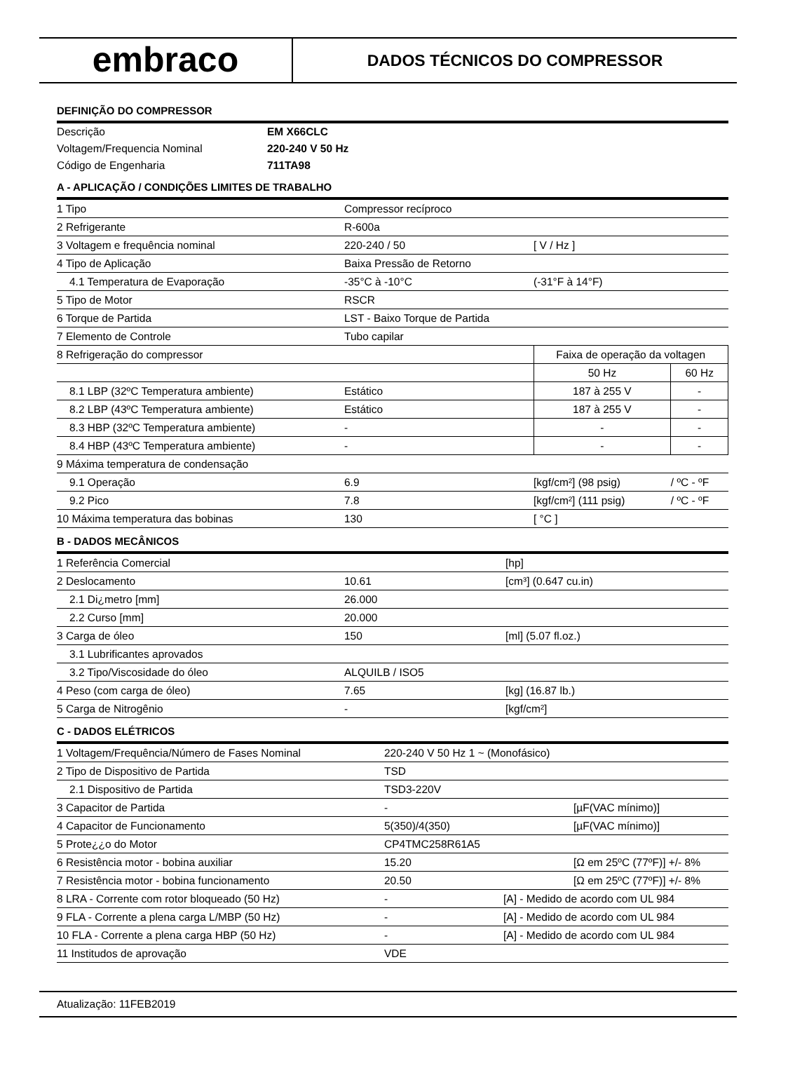embraco
DADOS TÉCNICOS DO COMPRESSOR
DEFINIÇÃO DO COMPRESSOR
| Descrição | EM X66CLC |
| Voltagem/Frequencia Nominal | 220-240 V 50 Hz |
| Código de Engenharia | 711TA98 |
A - APLICAÇÃO / CONDIÇÕES LIMITES DE TRABALHO
| 1 Tipo | Compressor recíproco | | |
| 2 Refrigerante | R-600a | | |
| 3 Voltagem e frequência nominal | 220-240 / 50 | [ V / Hz ] | |
| 4 Tipo de Aplicação | Baixa Pressão de Retorno | | |
| 4.1 Temperatura de Evaporação | -35°C à -10°C | (-31°F à 14°F) | |
| 5 Tipo de Motor | RSCR | | |
| 6 Torque de Partida | LST - Baixo Torque de Partida | | |
| 7 Elemento de Controle | Tubo capilar | | |
| 8 Refrigeração do compressor | | Faixa de operação da voltagen | |
| | | 50 Hz | 60 Hz |
| 8.1 LBP (32ºC Temperatura ambiente) | Estático | 187 à 255 V | - |
| 8.2 LBP (43ºC Temperatura ambiente) | Estático | 187 à 255 V | - |
| 8.3 HBP (32ºC Temperatura ambiente) | - | - | - |
| 8.4 HBP (43ºC Temperatura ambiente) | - | - | - |
| 9 Máxima temperatura de condensação | | | |
| 9.1 Operação | 6.9 | [kgf/cm²] (98 psig) | / ºC - ºF |
| 9.2 Pico | 7.8 | [kgf/cm²] (111 psig) | / ºC - ºF |
| 10 Máxima temperatura das bobinas | 130 | [ °C ] | |
B - DADOS MECÂNICOS
| 1 Referência Comercial | | [hp] |
| 2 Deslocamento | 10.61 | [cm³] (0.647 cu.in) |
| 2.1 Di¿metro [mm] | 26.000 | |
| 2.2 Curso [mm] | 20.000 | |
| 3 Carga de óleo | 150 | [ml] (5.07 fl.oz.) |
| 3.1 Lubrificantes aprovados | | |
| 3.2 Tipo/Viscosidade do óleo | ALQUILB / ISO5 | |
| 4 Peso (com carga de óleo) | 7.65 | [kg] (16.87 lb.) |
| 5 Carga de Nitrogênio | - | [kgf/cm²] |
C - DADOS ELÉTRICOS
| 1 Voltagem/Frequência/Número de Fases Nominal | 220-240 V 50 Hz 1 ~ (Monofásico) | |
| 2 Tipo de Dispositivo de Partida | TSD | |
| 2.1 Dispositivo de Partida | TSD3-220V | |
| 3 Capacitor de Partida | - | [µF(VAC mínimo)] |
| 4 Capacitor de Funcionamento | 5(350)/4(350) | [µF(VAC mínimo)] |
| 5 Prote¿¿o do Motor | CP4TMC258R61A5 | |
| 6 Resistência motor - bobina auxiliar | 15.20 | [Ω em 25ºC (77ºF)] +/- 8% |
| 7 Resistência motor - bobina funcionamento | 20.50 | [Ω em 25ºC (77ºF)] +/- 8% |
| 8 LRA - Corrente com rotor bloqueado (50 Hz) | - | [A] - Medido de acordo com UL 984 |
| 9 FLA - Corrente a plena carga L/MBP (50 Hz) | - | [A] - Medido de acordo com UL 984 |
| 10 FLA - Corrente a plena carga HBP (50 Hz) | - | [A] - Medido de acordo com UL 984 |
| 11 Institudos de aprovação | VDE | |
Atualização: 11FEB2019